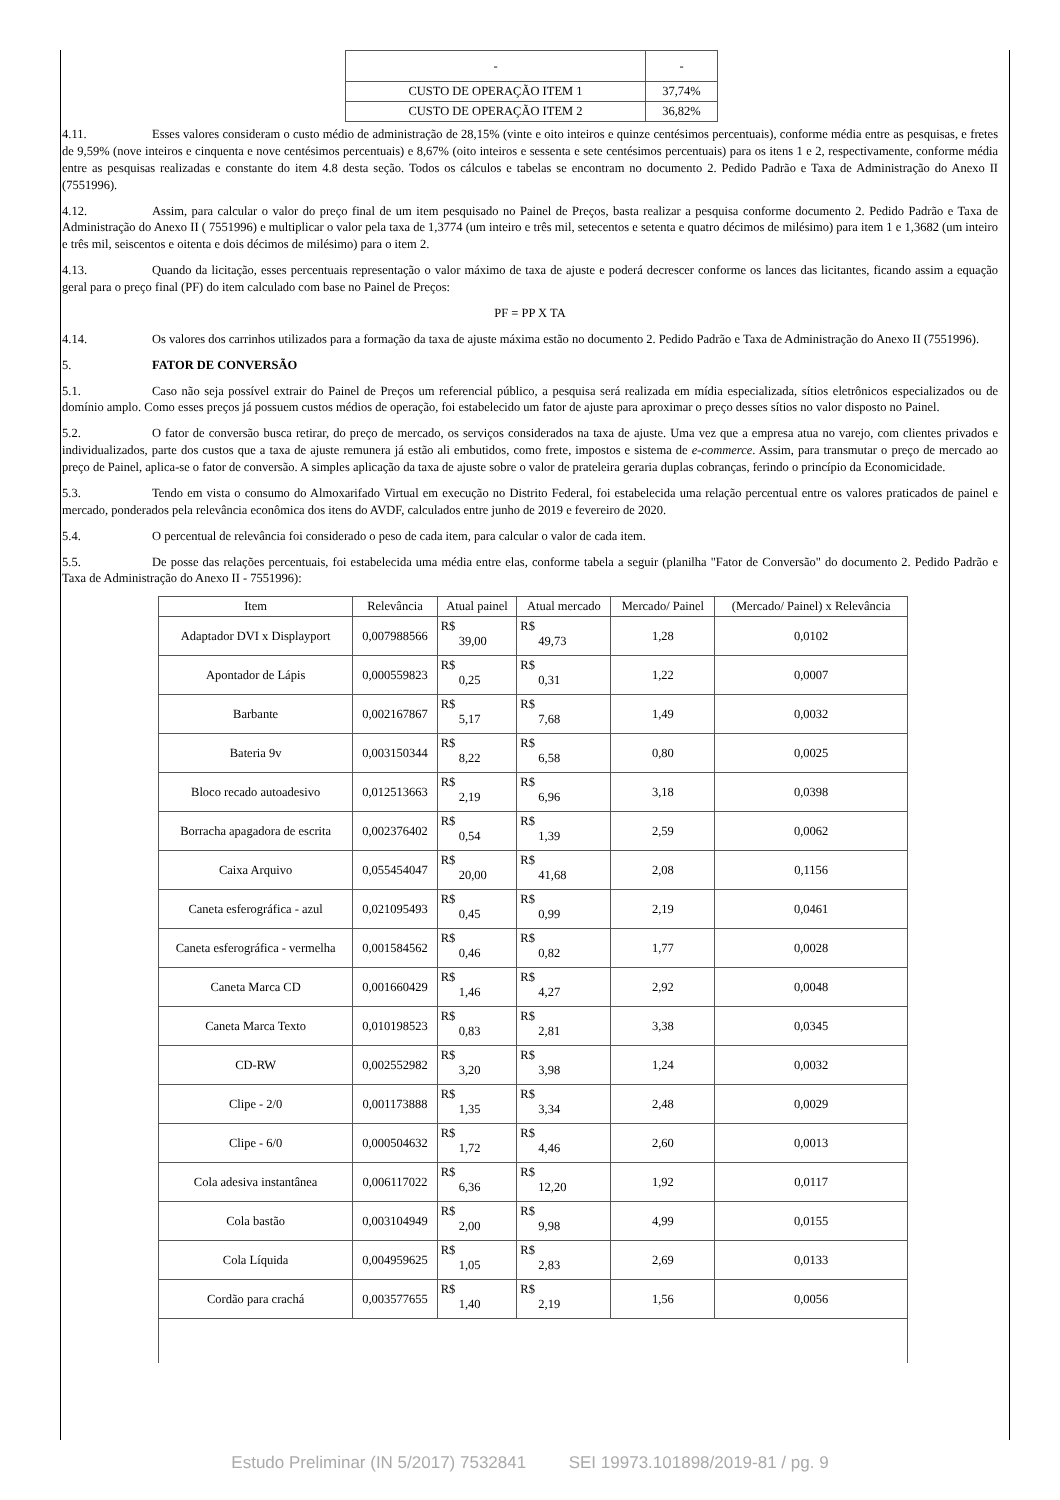| - | - |
| CUSTO DE OPERAÇÃO ITEM 1 | 37,74% |
| CUSTO DE OPERAÇÃO ITEM 2 | 36,82% |
4.11. Esses valores consideram o custo médio de administração de 28,15% (vinte e oito inteiros e quinze centésimos percentuais), conforme média entre as pesquisas, e fretes de 9,59% (nove inteiros e cinquenta e nove centésimos percentuais) e 8,67% (oito inteiros e sessenta e sete centésimos percentuais) para os itens 1 e 2, respectivamente, conforme média entre as pesquisas realizadas e constante do item 4.8 desta seção. Todos os cálculos e tabelas se encontram no documento 2. Pedido Padrão e Taxa de Administração do Anexo II (7551996).
4.12. Assim, para calcular o valor do preço final de um item pesquisado no Painel de Preços, basta realizar a pesquisa conforme documento 2. Pedido Padrão e Taxa de Administração do Anexo II ( 7551996) e multiplicar o valor pela taxa de 1,3774 (um inteiro e três mil, setecentos e setenta e quatro décimos de milésimo) para item 1 e 1,3682 (um inteiro e três mil, seiscentos e oitenta e dois décimos de milésimo) para o item 2.
4.13. Quando da licitação, esses percentuais representação o valor máximo de taxa de ajuste e poderá decrescer conforme os lances das licitantes, ficando assim a equação geral para o preço final (PF) do item calculado com base no Painel de Preços:
PF = PP X TA
4.14. Os valores dos carrinhos utilizados para a formação da taxa de ajuste máxima estão no documento 2. Pedido Padrão e Taxa de Administração do Anexo II (7551996).
5. FATOR DE CONVERSÃO
5.1. Caso não seja possível extrair do Painel de Preços um referencial público, a pesquisa será realizada em mídia especializada, sítios eletrônicos especializados ou de domínio amplo. Como esses preços já possuem custos médios de operação, foi estabelecido um fator de ajuste para aproximar o preço desses sítios no valor disposto no Painel.
5.2. O fator de conversão busca retirar, do preço de mercado, os serviços considerados na taxa de ajuste. Uma vez que a empresa atua no varejo, com clientes privados e individualizados, parte dos custos que a taxa de ajuste remunera já estão ali embutidos, como frete, impostos e sistema de e-commerce. Assim, para transmutar o preço de mercado ao preço de Painel, aplica-se o fator de conversão. A simples aplicação da taxa de ajuste sobre o valor de prateleira geraria duplas cobranças, ferindo o princípio da Economicidade.
5.3. Tendo em vista o consumo do Almoxarifado Virtual em execução no Distrito Federal, foi estabelecida uma relação percentual entre os valores praticados de painel e mercado, ponderados pela relevância econômica dos itens do AVDF, calculados entre junho de 2019 e fevereiro de 2020.
5.4. O percentual de relevância foi considerado o peso de cada item, para calcular o valor de cada item.
5.5. De posse das relações percentuais, foi estabelecida uma média entre elas, conforme tabela a seguir (planilha "Fator de Conversão" do documento 2. Pedido Padrão e Taxa de Administração do Anexo II - 7551996):
| Item | Relevância | Atual painel | Atual mercado | Mercado/ Painel | (Mercado/ Painel) x Relevância |
| --- | --- | --- | --- | --- | --- |
| Adaptador DVI x Displayport | 0,007988566 | R$ 39,00 | R$ 49,73 | 1,28 | 0,0102 |
| Apontador de Lápis | 0,000559823 | R$ 0,25 | R$ 0,31 | 1,22 | 0,0007 |
| Barbante | 0,002167867 | R$ 5,17 | R$ 7,68 | 1,49 | 0,0032 |
| Bateria 9v | 0,003150344 | R$ 8,22 | R$ 6,58 | 0,80 | 0,0025 |
| Bloco recado autoadesivo | 0,012513663 | R$ 2,19 | R$ 6,96 | 3,18 | 0,0398 |
| Borracha apagadora de escrita | 0,002376402 | R$ 0,54 | R$ 1,39 | 2,59 | 0,0062 |
| Caixa Arquivo | 0,055454047 | R$ 20,00 | R$ 41,68 | 2,08 | 0,1156 |
| Caneta esferográfica - azul | 0,021095493 | R$ 0,45 | R$ 0,99 | 2,19 | 0,0461 |
| Caneta esferográfica - vermelha | 0,001584562 | R$ 0,46 | R$ 0,82 | 1,77 | 0,0028 |
| Caneta Marca CD | 0,001660429 | R$ 1,46 | R$ 4,27 | 2,92 | 0,0048 |
| Caneta Marca Texto | 0,010198523 | R$ 0,83 | R$ 2,81 | 3,38 | 0,0345 |
| CD-RW | 0,002552982 | R$ 3,20 | R$ 3,98 | 1,24 | 0,0032 |
| Clipe - 2/0 | 0,001173888 | R$ 1,35 | R$ 3,34 | 2,48 | 0,0029 |
| Clipe - 6/0 | 0,000504632 | R$ 1,72 | R$ 4,46 | 2,60 | 0,0013 |
| Cola adesiva instantânea | 0,006117022 | R$ 6,36 | R$ 12,20 | 1,92 | 0,0117 |
| Cola bastão | 0,003104949 | R$ 2,00 | R$ 9,98 | 4,99 | 0,0155 |
| Cola Líquida | 0,004959625 | R$ 1,05 | R$ 2,83 | 2,69 | 0,0133 |
| Cordão para crachá | 0,003577655 | R$ 1,40 | R$ 2,19 | 1,56 | 0,0056 |
Estudo Preliminar (IN 5/2017) 7532841 SEI 19973.101898/2019-81 / pg. 9